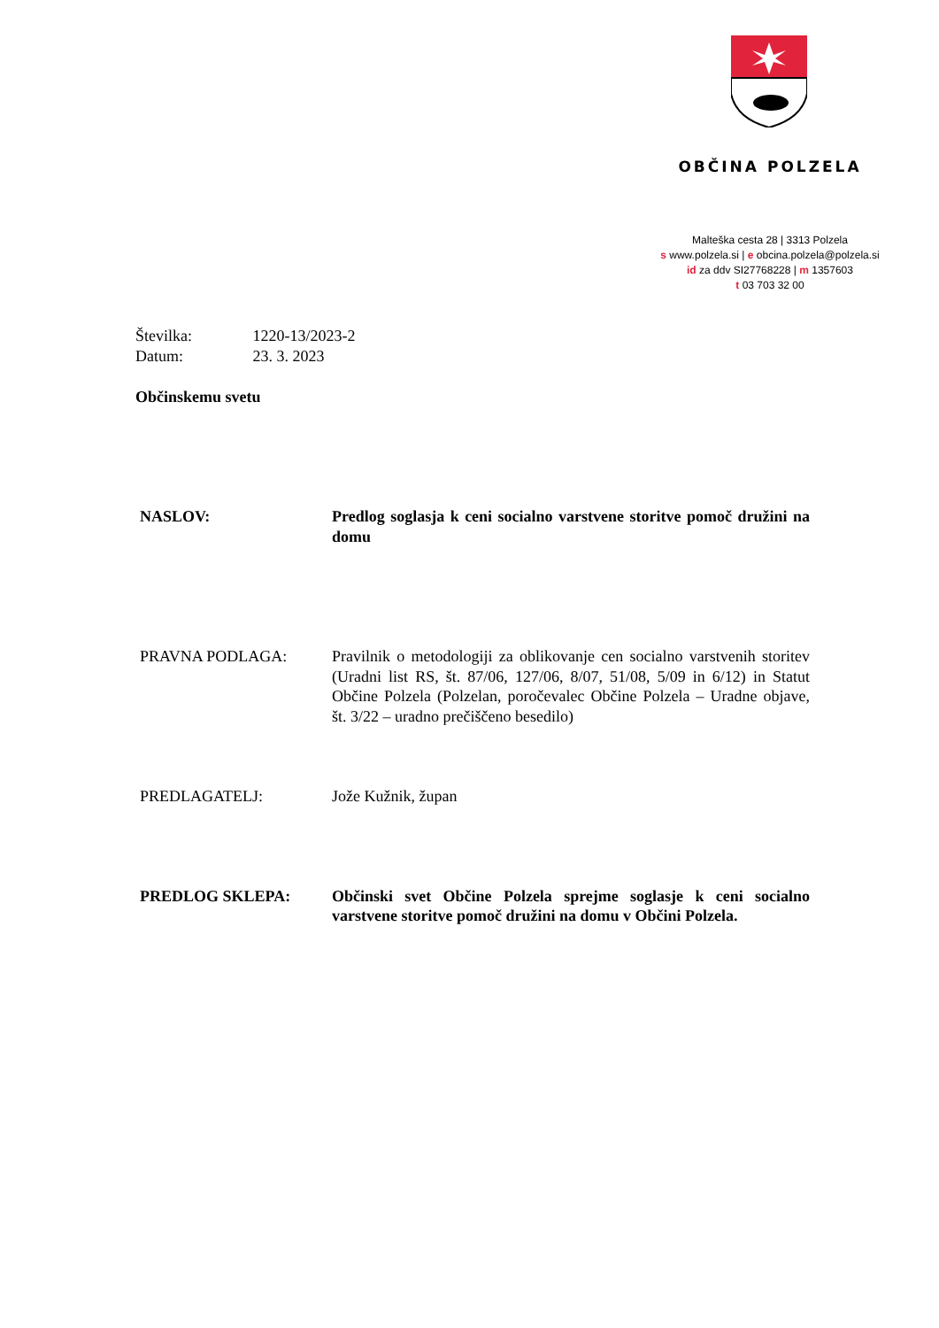OBČINA POLZELA
Malteška cesta 28 | 3313 Polzela
s www.polzela.si | e obcina.polzela@polzela.si
id za ddv SI27768228 | m 1357603
t 03 703 32 00
Številka: 1220-13/2023-2
Datum: 23. 3. 2023
Občinskemu svetu
NASLOV: Predlog soglasja k ceni socialno varstvene storitve pomoč družini na domu
PRAVNA PODLAGA: Pravilnik o metodologiji za oblikovanje cen socialno varstvenih storitev (Uradni list RS, št. 87/06, 127/06, 8/07, 51/08, 5/09 in 6/12) in Statut Občine Polzela (Polzelan, poročevalec Občine Polzela – Uradne objave, št. 3/22 – uradno prečiščeno besedilo)
PREDLAGATELJ: Jože Kužnik, župan
PREDLOG SKLEPA: Občinski svet Občine Polzela sprejme soglasje k ceni socialno varstvene storitve pomoč družini na domu v Občini Polzela.